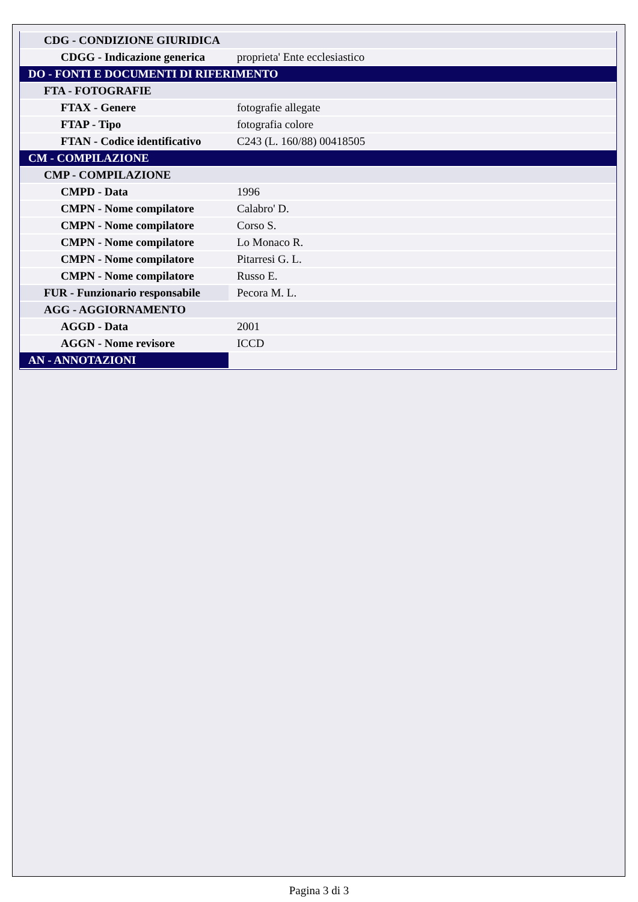| CDG - CONDIZIONE GIURIDICA | |
| CDGG - Indicazione generica | proprieta' Ente ecclesiastico |
| DO - FONTI E DOCUMENTI DI RIFERIMENTO | |
| FTA - FOTOGRAFIE | |
| FTAX - Genere | fotografie allegate |
| FTAP - Tipo | fotografia colore |
| FTAN - Codice identificativo | C243 (L. 160/88) 00418505 |
| CM - COMPILAZIONE | |
| CMP - COMPILAZIONE | |
| CMPD - Data | 1996 |
| CMPN - Nome compilatore | Calabro' D. |
| CMPN - Nome compilatore | Corso S. |
| CMPN - Nome compilatore | Lo Monaco R. |
| CMPN - Nome compilatore | Pitarresi G. L. |
| CMPN - Nome compilatore | Russo E. |
| FUR - Funzionario responsabile | Pecora M. L. |
| AGG - AGGIORNAMENTO | |
| AGGD - Data | 2001 |
| AGGN - Nome revisore | ICCD |
| AN - ANNOTAZIONI | |
Pagina 3 di 3